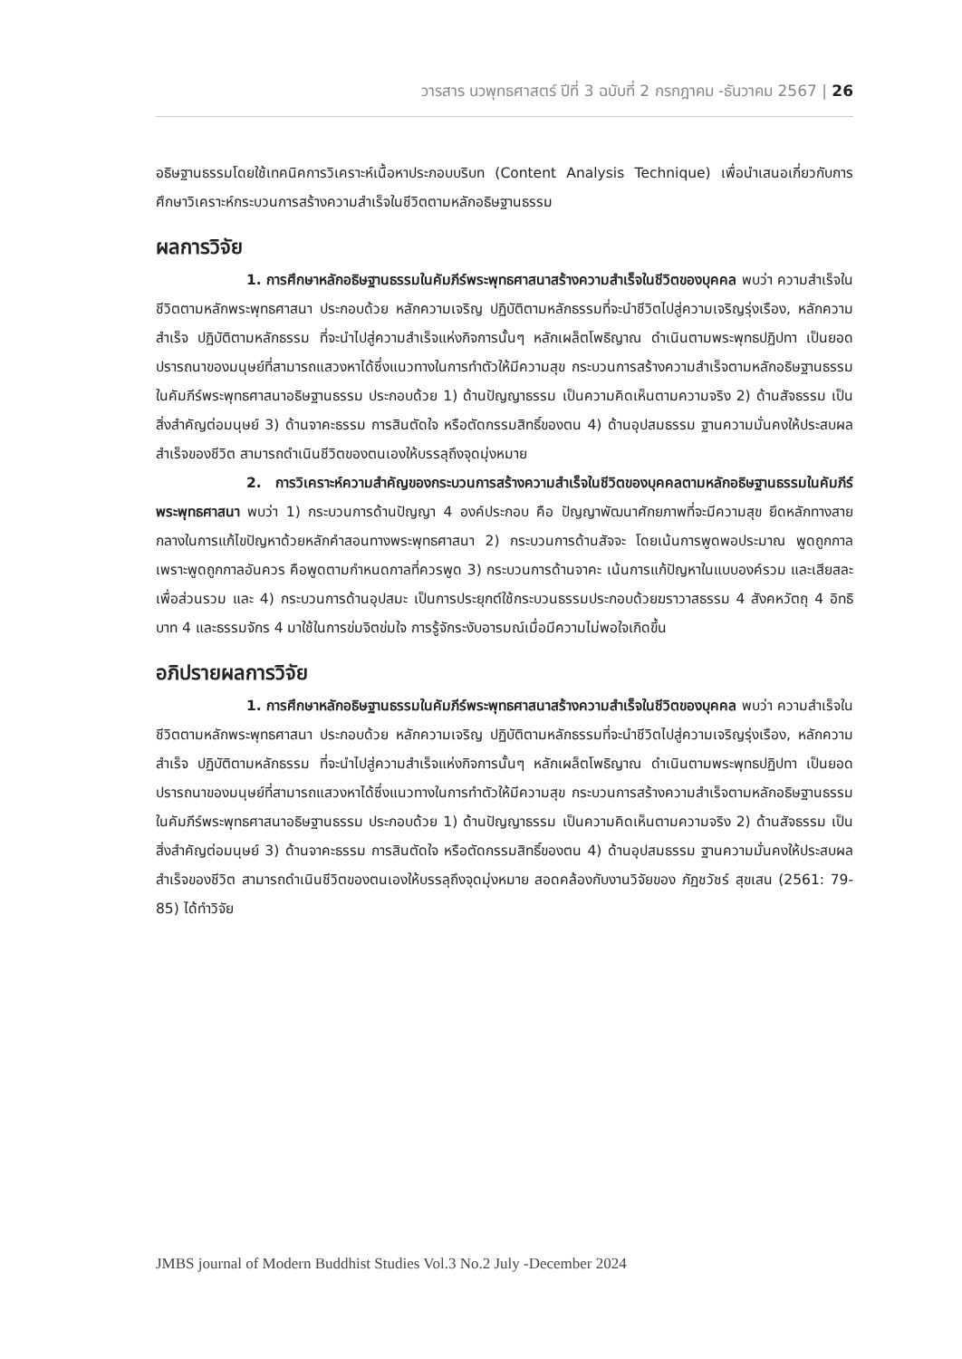วารสาร นวพุทธศาสตร์ ปีที่ 3 ฉบับที่ 2 กรกฎาคม -ธันวาคม 2567 | 26
อธิษฐานธรรมโดยใช้เทคนิคการวิเคราะห์เนื้อหาประกอบบริบท (Content Analysis Technique) เพื่อนำเสนอเกี่ยวกับการศึกษาวิเคราะห์กระบวนการสร้างความสำเร็จในชีวิตตามหลักอธิษฐานธรรม
ผลการวิจัย
1. การศึกษาหลักอธิษฐานธรรมในคัมภีร์พระพุทธศาสนาสร้างความสำเร็จในชีวิตของบุคคล พบว่า ความสำเร็จในชีวิตตามหลักพระพุทธศาสนา ประกอบด้วย หลักความเจริญ ปฏิบัติตามหลักธรรมที่จะนำชีวิตไปสู่ความเจริญรุ่งเรือง, หลักความสำเร็จ ปฏิบัติตามหลักธรรม ที่จะนำไปสู่ความสำเร็จแห่งกิจการนั้นๆ หลักเผล็ตโพธิญาณ ดำเนินตามพระพุทธปฏิปทา เป็นยอดปรารถนาของมนุษย์ที่สามารถแสวงหาได้ซึ่งแนวทางในการทำตัวให้มีความสุข กระบวนการสร้างความสำเร็จตามหลักอธิษฐานธรรมในคัมภีร์พระพุทธศาสนาอธิษฐานธรรม ประกอบด้วย 1) ด้านปัญญาธรรม เป็นความคิดเห็นตามความจริง 2) ด้านสัจธรรม เป็นสิ่งสำคัญต่อมนุษย์ 3) ด้านจาคะธรรม การสินตัดใจ หรือตัดกรรมสิทธิ์ของตน 4) ด้านอุปสมธรรม ฐานความมั่นคงให้ประสบผลสำเร็จของชีวิต สามารถดำเนินชีวิตของตนเองให้บรรลุถึงจุดมุ่งหมาย
2. การวิเคราะห์ความสำคัญของกระบวนการสร้างความสำเร็จในชีวิตของบุคคลตามหลักอธิษฐานธรรมในคัมภีร์พระพุทธศาสนา พบว่า 1) กระบวนการด้านปัญญา 4 องค์ประกอบ คือ ปัญญาพัฒนาศักยภาพที่จะมีความสุข ยึดหลักทางสายกลางในการแก้ไขปัญหาด้วยหลักคำสอนทางพระพุทธศาสนา 2) กระบวนการด้านสัจจะ โดยเน้นการพูดพอประมาณ พูดถูกกาล เพราะพูดถูกกาลอันควร คือพูดตามกำหนดกาลที่ควรพูด 3) กระบวนการด้านจาคะ เน้นการแก้ปัญหาในแบบองค์รวม และเสียสละเพื่อส่วนรวม และ 4) กระบวนการด้านอุปสมะ เป็นการประยุกต์ใช้กระบวนธรรมประกอบด้วยฆราวาสธรรม 4 สังคหวัตถุ 4 อิทธิบาท 4 และธรรมจักร 4 มาใช้ในการข่มจิตข่มใจ การรู้จักระงับอารมณ์เมื่อมีความไม่พอใจเกิดขึ้น
อภิปรายผลการวิจัย
1. การศึกษาหลักอธิษฐานธรรมในคัมภีร์พระพุทธศาสนาสร้างความสำเร็จในชีวิตของบุคคล พบว่า ความสำเร็จในชีวิตตามหลักพระพุทธศาสนา ประกอบด้วย หลักความเจริญ ปฏิบัติตามหลักธรรมที่จะนำชีวิตไปสู่ความเจริญรุ่งเรือง, หลักความสำเร็จ ปฏิบัติตามหลักธรรม ที่จะนำไปสู่ความสำเร็จแห่งกิจการนั้นๆ หลักเผล็ตโพธิญาณ ดำเนินตามพระพุทธปฏิปทา เป็นยอดปรารถนาของมนุษย์ที่สามารถแสวงหาได้ซึ่งแนวทางในการทำตัวให้มีความสุข กระบวนการสร้างความสำเร็จตามหลักอธิษฐานธรรมในคัมภีร์พระพุทธศาสนาอธิษฐานธรรม ประกอบด้วย 1) ด้านปัญญาธรรม เป็นความคิดเห็นตามความจริง 2) ด้านสัจธรรม เป็นสิ่งสำคัญต่อมนุษย์ 3) ด้านจาคะธรรม การสินตัดใจ หรือตัดกรรมสิทธิ์ของตน 4) ด้านอุปสมธรรม ฐานความมั่นคงให้ประสบผลสำเร็จของชีวิต สามารถดำเนินชีวิตของตนเองให้บรรลุถึงจุดมุ่งหมาย สอดคล้องกับงานวิจัยของ ภัฏชวัชร์ สุขเสน (2561: 79-85) ได้ทำวิจัย
JMBS journal of Modern Buddhist Studies Vol.3 No.2 July -December 2024